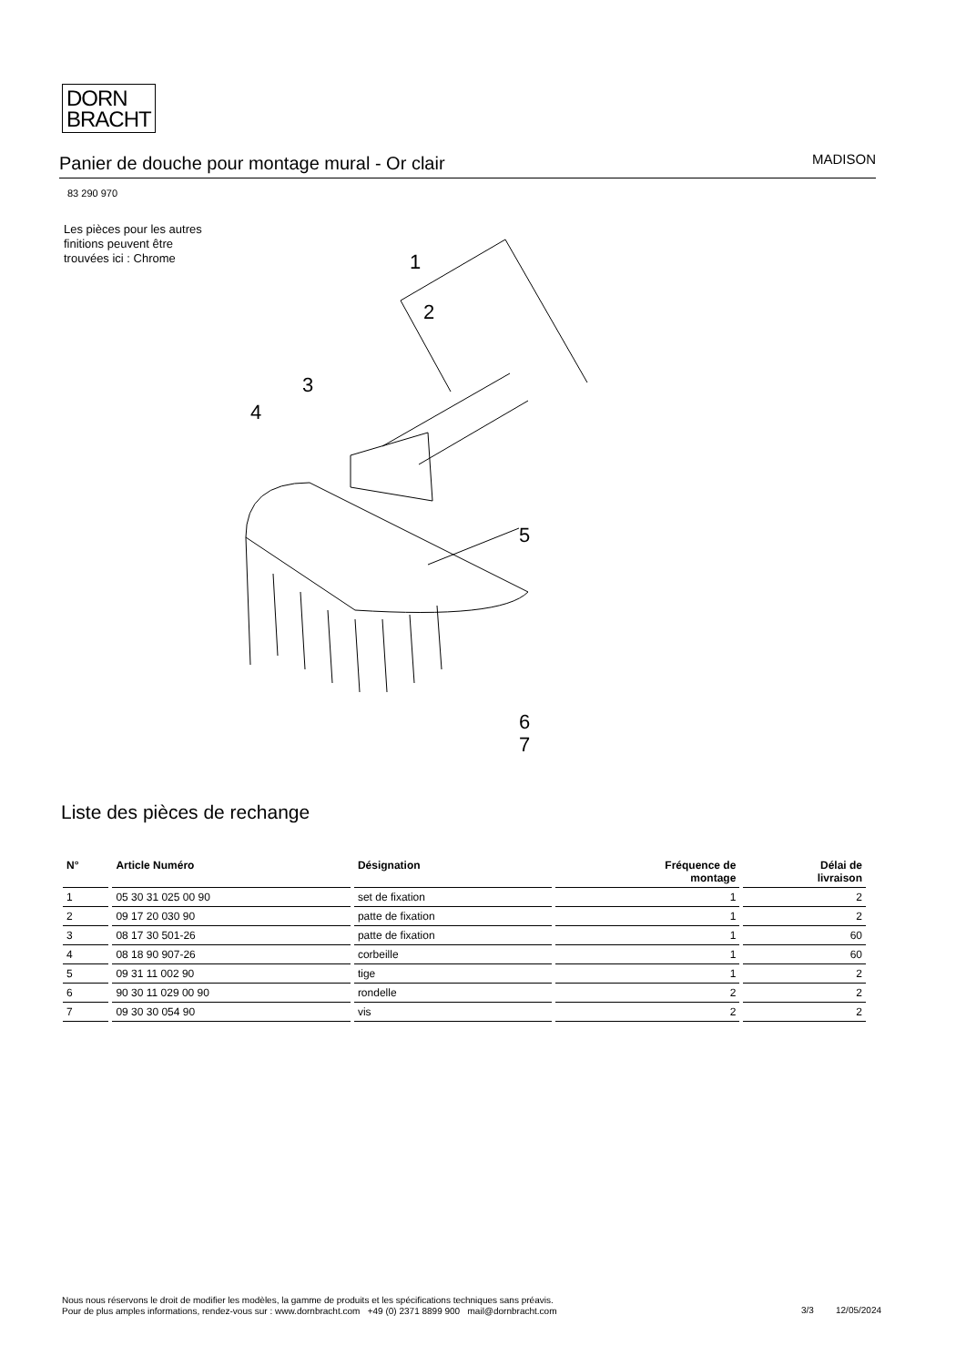DORN
BRACHT
Panier de douche pour montage mural - Or clair
MADISON
83 290 970
Les pièces pour les autres finitions peuvent être trouvées ici : Chrome
1
2
3
4
5
6
7
Liste des pièces de rechange
| N° | Article Numéro | Désignation | Fréquence de montage | Délai de livraison |
| --- | --- | --- | --- | --- |
| 1 | 05 30 31 025 00 90 | set de fixation | 1 | 2 |
| 2 | 09 17 20 030 90 | patte de fixation | 1 | 2 |
| 3 | 08 17 30 501-26 | patte de fixation | 1 | 60 |
| 4 | 08 18 90 907-26 | corbeille | 1 | 60 |
| 5 | 09 31 11 002 90 | tige | 1 | 2 |
| 6 | 90 30 11 029 00 90 | rondelle | 2 | 2 |
| 7 | 09 30 30 054 90 | vis | 2 | 2 |
Nous nous réservons le droit de modifier les modèles, la gamme de produits et les spécifications techniques sans préavis.
Pour de plus amples informations, rendez-vous sur : www.dornbracht.com +49 (0) 2371 8899 900 mail@dornbracht.com
3/3 12/05/2024